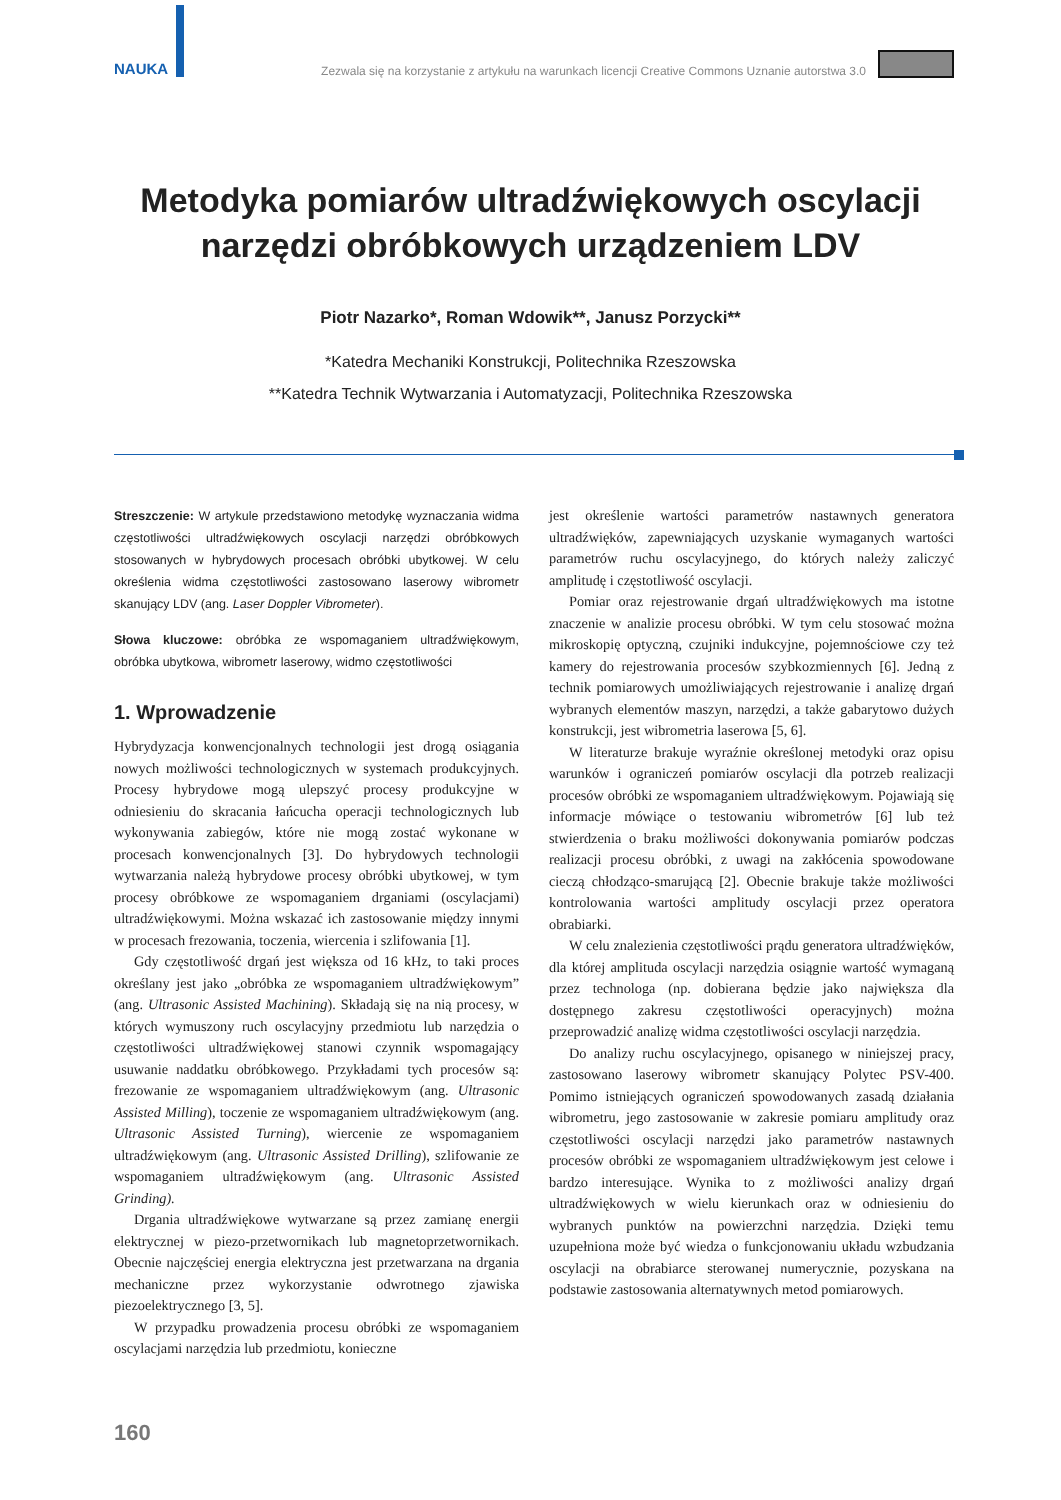NAUKA
Zezwala się na korzystanie z artykułu na warunkach licencji Creative Commons Uznanie autorstwa 3.0
Metodyka pomiarów ultradźwiękowych oscylacji
narzędzi obróbkowych urządzeniem LDV
Piotr Nazarko*, Roman Wdowik**, Janusz Porzycki**
*Katedra Mechaniki Konstrukcji, Politechnika Rzeszowska
**Katedra Technik Wytwarzania i Automatyzacji, Politechnika Rzeszowska
Streszczenie: W artykule przedstawiono metodykę wyznaczania widma częstotliwości ultradźwiękowych oscylacji narzędzi obróbkowych stosowanych w hybrydowych procesach obróbki ubytkowej. W celu określenia widma częstotliwości zastosowano laserowy wibrometr skanujący LDV (ang. Laser Doppler Vibrometer).
Słowa kluczowe: obróbka ze wspomaganiem ultradźwiękowym, obróbka ubytkowa, wibrometr laserowy, widmo częstotliwości
1. Wprowadzenie
Hybrydyzacja konwencjonalnych technologii jest drogą osiągania nowych możliwości technologicznych w systemach produkcyjnych. Procesy hybrydowe mogą ulepszyć procesy produkcyjne w odniesieniu do skracania łańcucha operacji technologicznych lub wykonywania zabiegów, które nie mogą zostać wykonane w procesach konwencjonalnych [3]. Do hybrydowych technologii wytwarzania należą hybrydowe procesy obróbki ubytkowej, w tym procesy obróbkowe ze wspomaganiem drganiami (oscylacjami) ultradźwiękowymi. Można wskazać ich zastosowanie między innymi w procesach frezowania, toczenia, wiercenia i szlifowania [1].
Gdy częstotliwość drgań jest większa od 16 kHz, to taki proces określany jest jako „obróbka ze wspomaganiem ultradźwiękowym” (ang. Ultrasonic Assisted Machining). Składają się na nią procesy, w których wymuszony ruch oscylacyjny przedmiotu lub narzędzia o częstotliwości ultradźwiękowej stanowi czynnik wspomagający usuwanie naddatku obróbkowego. Przykładami tych procesów są: frezowanie ze wspomaganiem ultradźwiękowym (ang. Ultrasonic Assisted Milling), toczenie ze wspomaganiem ultradźwiękowym (ang. Ultrasonic Assisted Turning), wiercenie ze wspomaganiem ultradźwiękowym (ang. Ultrasonic Assisted Drilling), szlifowanie ze wspomaganiem ultradźwiękowym (ang. Ultrasonic Assisted Grinding).
Drgania ultradźwiękowe wytwarzane są przez zamianę energii elektrycznej w piezo-przetwornikach lub magnetoprzetwornikach. Obecnie najczęściej energia elektryczna jest przetwarzana na drgania mechaniczne przez wykorzystanie odwrotnego zjawiska piezoelektrycznego [3, 5].
W przypadku prowadzenia procesu obróbki ze wspomaganiem oscylacjami narzędzia lub przedmiotu, konieczne
jest określenie wartości parametrów nastawnych generatora ultradźwięków, zapewniających uzyskanie wymaganych wartości parametrów ruchu oscylacyjnego, do których należy zaliczyć amplitudę i częstotliwość oscylacji.
Pomiar oraz rejestrowanie drgań ultradźwiękowych ma istotne znaczenie w analizie procesu obróbki. W tym celu stosować można mikroskopię optyczną, czujniki indukcyjne, pojemnościowe czy też kamery do rejestrowania procesów szybkozmiennych [6]. Jedną z technik pomiarowych umożliwiających rejestrowanie i analizę drgań wybranych elementów maszyn, narzędzi, a także gabarytowo dużych konstrukcji, jest wibrometria laserowa [5, 6].
W literaturze brakuje wyraźnie określonej metodyki oraz opisu warunków i ograniczeń pomiarów oscylacji dla potrzeb realizacji procesów obróbki ze wspomaganiem ultradźwiękowym. Pojawiają się informacje mówiące o testowaniu wibrometrów [6] lub też stwierdzenia o braku możliwości dokonywania pomiarów podczas realizacji procesu obróbki, z uwagi na zakłócenia spowodowane cieczą chłodząco-smarującą [2]. Obecnie brakuje także możliwości kontrolowania wartości amplitudy oscylacji przez operatora obrabiarki.
W celu znalezienia częstotliwości prądu generatora ultradźwięków, dla której amplituda oscylacji narzędzia osiągnie wartość wymaganą przez technologa (np. dobierana będzie jako największa dla dostępnego zakresu częstotliwości operacyjnych) można przeprowadzić analizę widma częstotliwości oscylacji narzędzia.
Do analizy ruchu oscylacyjnego, opisanego w niniejszej pracy, zastosowano laserowy wibrometr skanujący Polytec PSV-400. Pomimo istniejących ograniczeń spowodowanych zasadą działania wibrometru, jego zastosowanie w zakresie pomiaru amplitudy oraz częstotliwości oscylacji narzędzi jako parametrów nastawnych procesów obróbki ze wspomaganiem ultradźwiękowym jest celowe i bardzo interesujące. Wynika to z możliwości analizy drgań ultradźwiękowych w wielu kierunkach oraz w odniesieniu do wybranych punktów na powierzchni narzędzia. Dzięki temu uzupełniona może być wiedza o funkcjonowaniu układu wzbudzania oscylacji na obrabiarce sterowanej numerycznie, pozyskana na podstawie zastosowania alternatywnych metod pomiarowych.
160